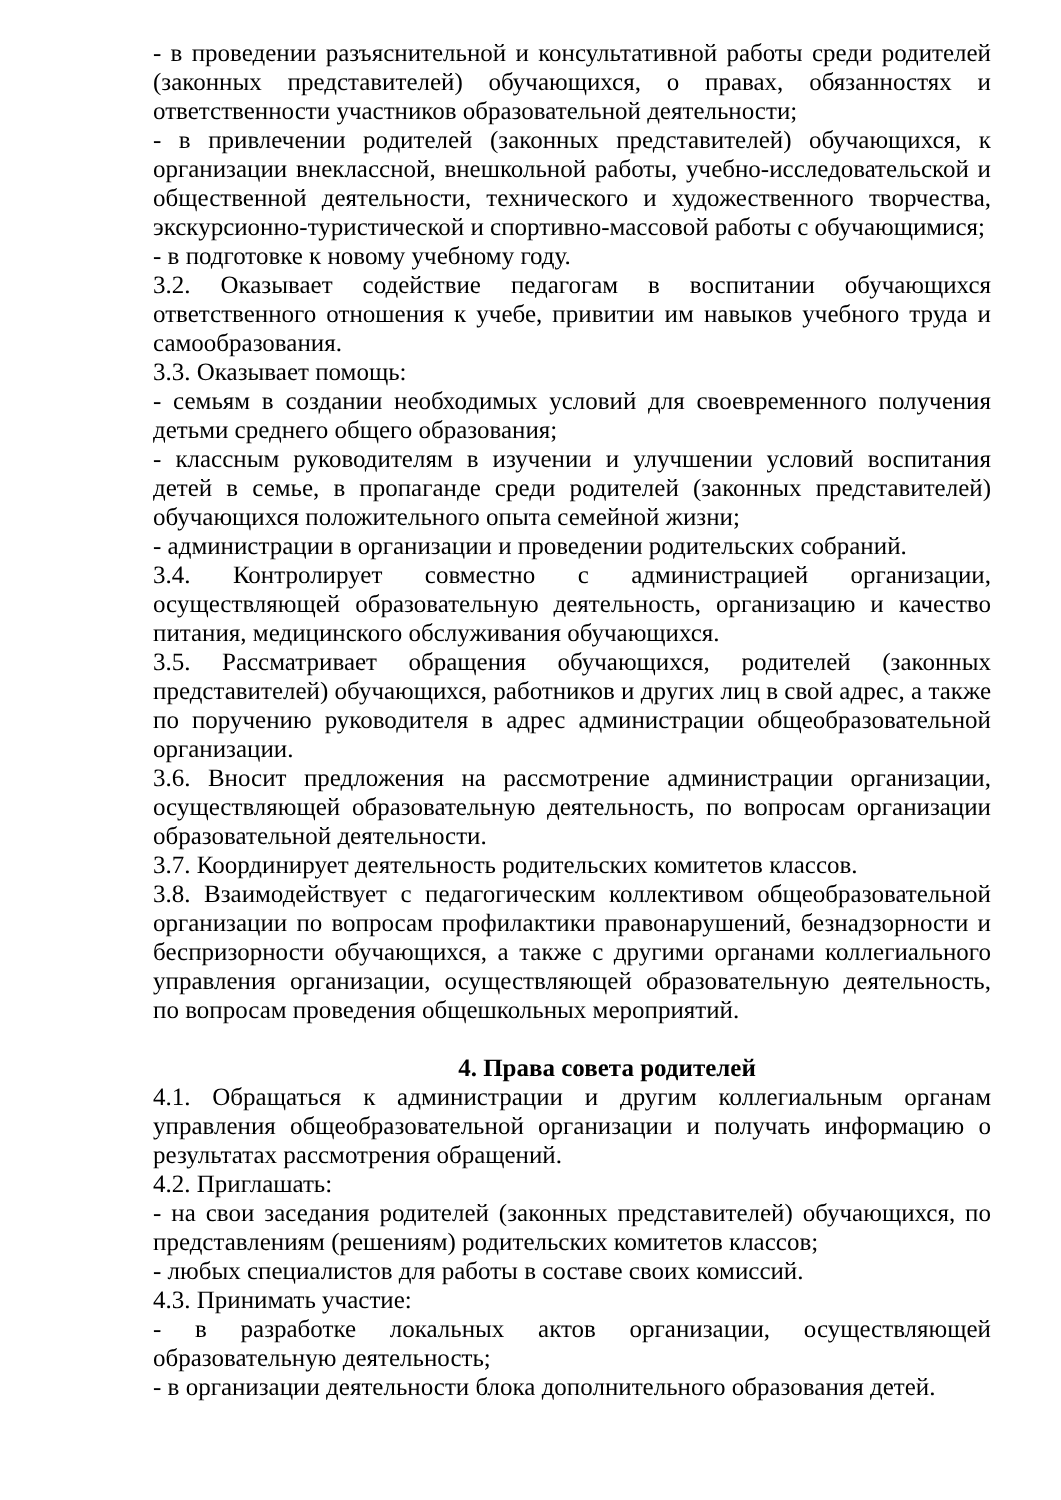- в проведении разъяснительной и консультативной работы среди родителей (законных представителей) обучающихся, о правах, обязанностях и ответственности участников образовательной деятельности;
- в привлечении родителей (законных представителей) обучающихся, к организации внеклассной, внешкольной работы, учебно-исследовательской и общественной деятельности, технического и художественного творчества, экскурсионно-туристической и спортивно-массовой работы с обучающимися;
- в подготовке к новому учебному году.
3.2. Оказывает содействие педагогам в воспитании обучающихся ответственного отношения к учебе, привитии им навыков учебного труда и самообразования.
3.3. Оказывает помощь:
- семьям в создании необходимых условий для своевременного получения детьми среднего общего образования;
- классным руководителям в изучении и улучшении условий воспитания детей в семье, в пропаганде среди родителей (законных представителей) обучающихся положительного опыта семейной жизни;
- администрации в организации и проведении родительских собраний.
3.4. Контролирует совместно с администрацией организации, осуществляющей образовательную деятельность, организацию и качество питания, медицинского обслуживания обучающихся.
3.5. Рассматривает обращения обучающихся, родителей (законных представителей) обучающихся, работников и других лиц в свой адрес, а также по поручению руководителя в адрес администрации общеобразовательной организации.
3.6. Вносит предложения на рассмотрение администрации организации, осуществляющей образовательную деятельность, по вопросам организации образовательной деятельности.
3.7. Координирует деятельность родительских комитетов классов.
3.8. Взаимодействует с педагогическим коллективом общеобразовательной организации по вопросам профилактики правонарушений, безнадзорности и беспризорности обучающихся, а также с другими органами коллегиального управления организации, осуществляющей образовательную деятельность, по вопросам проведения общешкольных мероприятий.
4. Права совета родителей
4.1. Обращаться к администрации и другим коллегиальным органам управления общеобразовательной организации и получать информацию о результатах рассмотрения обращений.
4.2. Приглашать:
- на свои заседания родителей (законных представителей) обучающихся, по представлениям (решениям) родительских комитетов классов;
- любых специалистов для работы в составе своих комиссий.
4.3. Принимать участие:
- в разработке локальных актов организации, осуществляющей образовательную деятельность;
- в организации деятельности блока дополнительного образования детей.